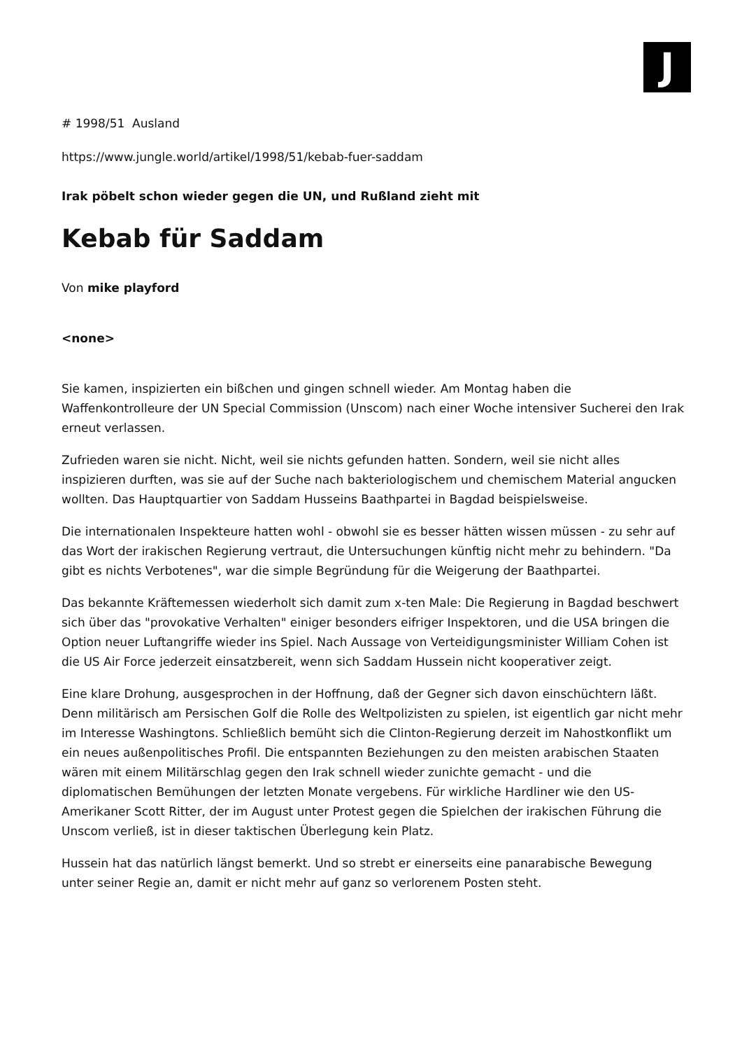J
# 1998/51 Ausland
https://www.jungle.world/artikel/1998/51/kebab-fuer-saddam
Irak pöbelt schon wieder gegen die UN, und Rußland zieht mit
Kebab für Saddam
Von mike playford
<none>
Sie kamen, inspizierten ein bißchen und gingen schnell wieder. Am Montag haben die Waffenkontrolleure der UN Special Commission (Unscom) nach einer Woche intensiver Sucherei den Irak erneut verlassen.
Zufrieden waren sie nicht. Nicht, weil sie nichts gefunden hatten. Sondern, weil sie nicht alles inspizieren durften, was sie auf der Suche nach bakteriologischem und chemischem Material angucken wollten. Das Hauptquartier von Saddam Husseins Baathpartei in Bagdad beispielsweise.
Die internationalen Inspekteure hatten wohl - obwohl sie es besser hätten wissen müssen - zu sehr auf das Wort der irakischen Regierung vertraut, die Untersuchungen künftig nicht mehr zu behindern. "Da gibt es nichts Verbotenes", war die simple Begründung für die Weigerung der Baathpartei.
Das bekannte Kräftemessen wiederholt sich damit zum x-ten Male: Die Regierung in Bagdad beschwert sich über das "provokative Verhalten" einiger besonders eifriger Inspektoren, und die USA bringen die Option neuer Luftangriffe wieder ins Spiel. Nach Aussage von Verteidigungsminister William Cohen ist die US Air Force jederzeit einsatzbereit, wenn sich Saddam Hussein nicht kooperativer zeigt.
Eine klare Drohung, ausgesprochen in der Hoffnung, daß der Gegner sich davon einschüchtern läßt. Denn militärisch am Persischen Golf die Rolle des Weltpolizisten zu spielen, ist eigentlich gar nicht mehr im Interesse Washingtons. Schließlich bemüht sich die Clinton-Regierung derzeit im Nahostkonflikt um ein neues außenpolitisches Profil. Die entspannten Beziehungen zu den meisten arabischen Staaten wären mit einem Militärschlag gegen den Irak schnell wieder zunichte gemacht - und die diplomatischen Bemühungen der letzten Monate vergebens. Für wirkliche Hardliner wie den US-Amerikaner Scott Ritter, der im August unter Protest gegen die Spielchen der irakischen Führung die Unscom verließ, ist in dieser taktischen Überlegung kein Platz.
Hussein hat das natürlich längst bemerkt. Und so strebt er einerseits eine panarabische Bewegung unter seiner Regie an, damit er nicht mehr auf ganz so verlorenem Posten steht.